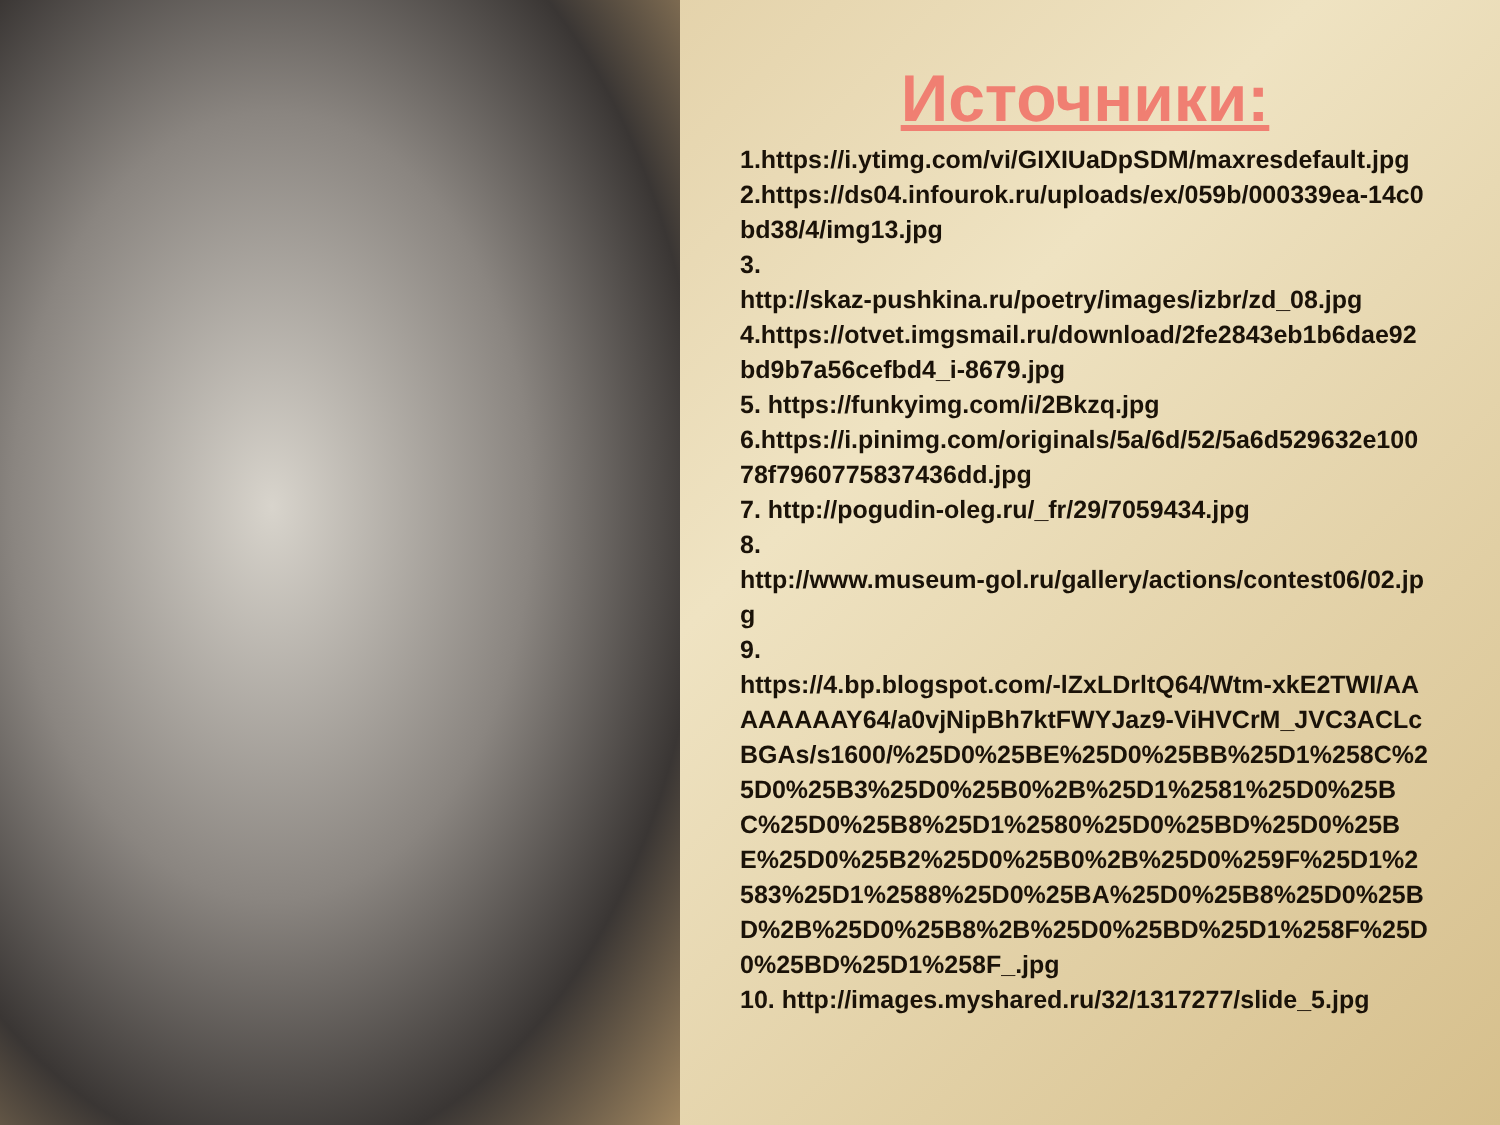Источники:
1.https://i.ytimg.com/vi/GIXIUaDpSDM/maxresdefault.jpg
2.https://ds04.infourok.ru/uploads/ex/059b/000339ea-14c0bd38/4/img13.jpg
3.
http://skaz-pushkina.ru/poetry/images/izbr/zd_08.jpg
4.https://otvet.imgsmail.ru/download/2fe2843eb1b6dae92bd9b7a56cefbd4_i-8679.jpg
5. https://funkyimg.com/i/2Bkzq.jpg
6.https://i.pinimg.com/originals/5a/6d/52/5a6d529632e10078f7960775837436dd.jpg
7. http://pogudin-oleg.ru/_fr/29/7059434.jpg
8.
http://www.museum-gol.ru/gallery/actions/contest06/02.jpg
9.
https://4.bp.blogspot.com/-lZxLDrltQ64/Wtm-xkE2TWI/AAAAAAAAY64/a0vjNipBh7ktFWYJaz9-ViHVCrM_JVC3ACLcBGAs/s1600/%25D0%25BE%25D0%25BB%25D1%258C%25D0%25B3%25D0%25B0%2B%25D1%2581%25D0%25BC%25D0%25B8%25D1%2580%25D0%25BD%25D0%25BE%25D0%25B2%25D0%25B0%2B%25D0%259F%25D1%2583%25D1%2588%25D0%25BA%25D0%25B8%25D0%25BD%2B%25D0%25B8%2B%25D0%25BD%25D1%258F%25D0%25BD%25D1%258F_.jpg
10. http://images.myshared.ru/32/1317277/slide_5.jpg